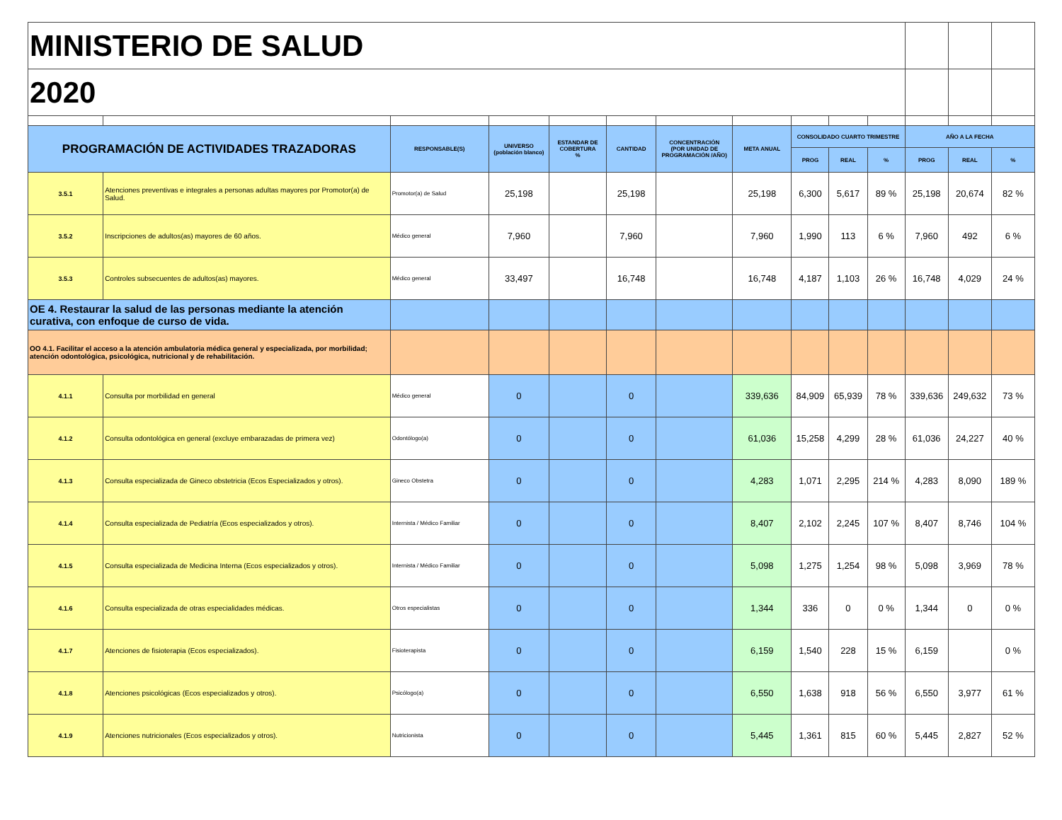| MINISTERIO DE SALUD | | | | | | | | | | | | | |
| 2020 | | | | | | | | | | | | | |
| PROGRAMACIÓN DE ACTIVIDADES TRAZADORAS | | RESPONSABLE(S) | UNIVERSO (población blanco) | ESTANDAR DE COBERTURA % | CANTIDAD | CONCENTRACIÓN (POR UNIDAD DE PROGRAMACIÓN /AÑO) | META ANUAL | CONSOLIDADO CUARTO TRIMESTRE | | | AÑO A LA FECHA | | |
| | | | | | | | | PROG | REAL | % | PROG | REAL | % |
| 3.5.1 | Atenciones preventivas e integrales a personas adultas mayores por Promotor(a) de Salud. | Promotor(a) de Salud | 25,198 | | 25,198 | | 25,198 | 6,300 | 5,617 | 89 % | 25,198 | 20,674 | 82 % |
| 3.5.2 | Inscripciones de adultos(as) mayores de 60 años. | Médico general | 7,960 | | 7,960 | | 7,960 | 1,990 | 113 | 6 % | 7,960 | 492 | 6 % |
| 3.5.3 | Controles subsecuentes de adultos(as) mayores. | Médico general | 33,497 | | 16,748 | | 16,748 | 4,187 | 1,103 | 26 % | 16,748 | 4,029 | 24 % |
| OE 4. Restaurar la salud de las personas mediante la atención curativa, con enfoque de curso de vida. | | | | | | | | | | | | | |
| OO 4.1. Facilitar el acceso a la atención ambulatoria médica general y especializada, por morbilidad; atención odontológica, psicológica, nutricional y de rehabilitación. | | | | | | | | | | | | | |
| 4.1.1 | Consulta por morbilidad en general | Médico general | 0 | | 0 | | 339,636 | 84,909 | 65,939 | 78 % | 339,636 | 249,632 | 73 % |
| 4.1.2 | Consulta odontológica en general (excluye embarazadas de primera vez) | Odontólogo(a) | 0 | | 0 | | 61,036 | 15,258 | 4,299 | 28 % | 61,036 | 24,227 | 40 % |
| 4.1.3 | Consulta especializada de Gineco obstetricia (Ecos Especializados y otros). | Gineco Obstetra | 0 | | 0 | | 4,283 | 1,071 | 2,295 | 214 % | 4,283 | 8,090 | 189 % |
| 4.1.4 | Consulta especializada de Pediatría (Ecos especializados y otros). | Internista / Médico Familiar | 0 | | 0 | | 8,407 | 2,102 | 2,245 | 107 % | 8,407 | 8,746 | 104 % |
| 4.1.5 | Consulta especializada de Medicina Interna (Ecos especializados y otros). | Internista / Médico Familiar | 0 | | 0 | | 5,098 | 1,275 | 1,254 | 98 % | 5,098 | 3,969 | 78 % |
| 4.1.6 | Consulta especializada de otras especialidades médicas. | Otros especialistas | 0 | | 0 | | 1,344 | 336 | 0 | 0 % | 1,344 | 0 | 0 % |
| 4.1.7 | Atenciones de fisioterapia (Ecos especializados). | Fisioterapista | 0 | | 0 | | 6,159 | 1,540 | 228 | 15 % | 6,159 | | 0 % |
| 4.1.8 | Atenciones psicológicas (Ecos especializados y otros). | Psicólogo(a) | 0 | | 0 | | 6,550 | 1,638 | 918 | 56 % | 6,550 | 3,977 | 61 % |
| 4.1.9 | Atenciones nutricionales (Ecos especializados y otros). | Nutricionista | 0 | | 0 | | 5,445 | 1,361 | 815 | 60 % | 5,445 | 2,827 | 52 % |